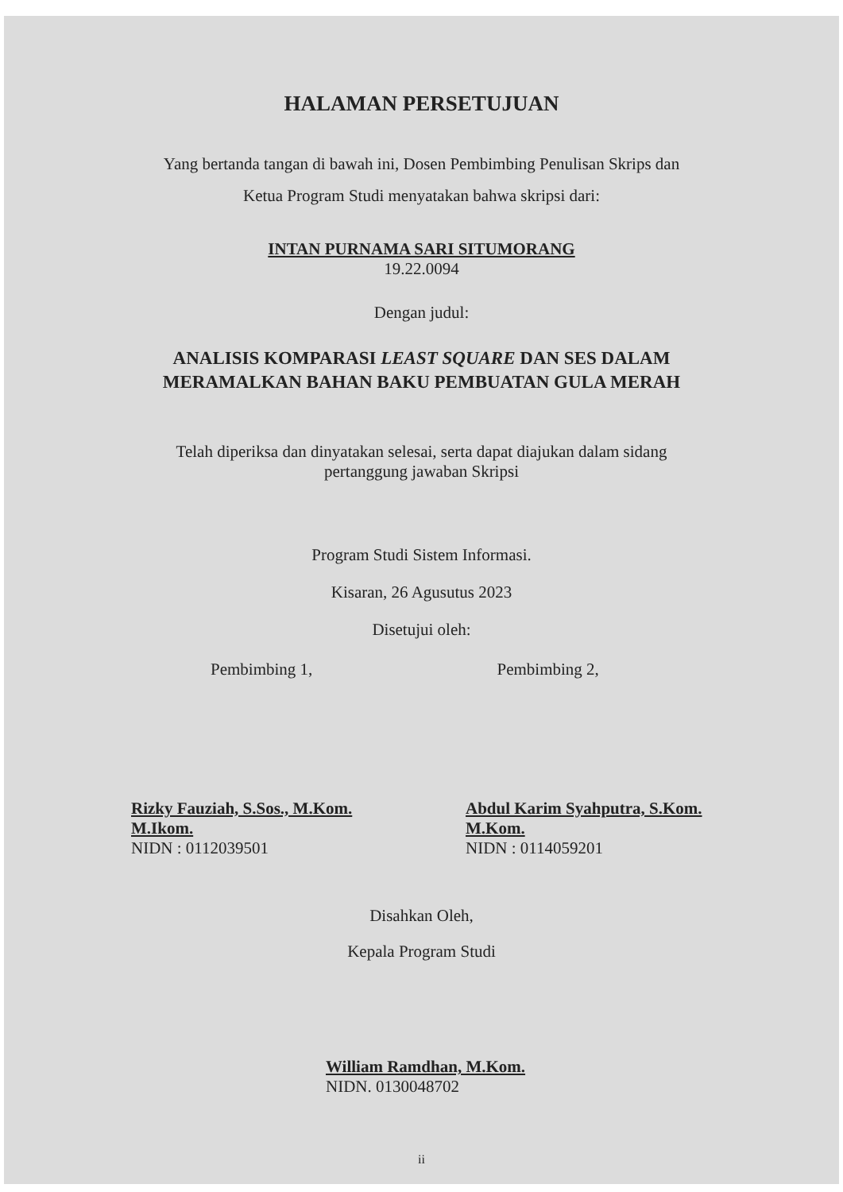HALAMAN PERSETUJUAN
Yang bertanda tangan di bawah ini, Dosen Pembimbing Penulisan Skrips dan
Ketua Program Studi menyatakan bahwa skripsi dari:
INTAN PURNAMA SARI SITUMORANG
19.22.0094
Dengan judul:
ANALISIS KOMPARASI LEAST SQUARE DAN SES DALAM
MERAMALKAN BAHAN BAKU PEMBUATAN GULA MERAH
Telah diperiksa dan dinyatakan selesai, serta dapat diajukan dalam sidang
pertanggung jawaban Skripsi
Program Studi Sistem Informasi.
Kisaran, 26 Agusutus 2023
Disetujui oleh:
Pembimbing 1, Pembimbing 2,
Rizky Fauziah, S.Sos., M.Kom.
M.Ikom.
NIDN : 0112039501
Abdul Karim Syahputra, S.Kom.
M.Kom.
NIDN : 0114059201
Disahkan Oleh,
Kepala Program Studi
William Ramdhan, M.Kom.
NIDN. 0130048702
ii